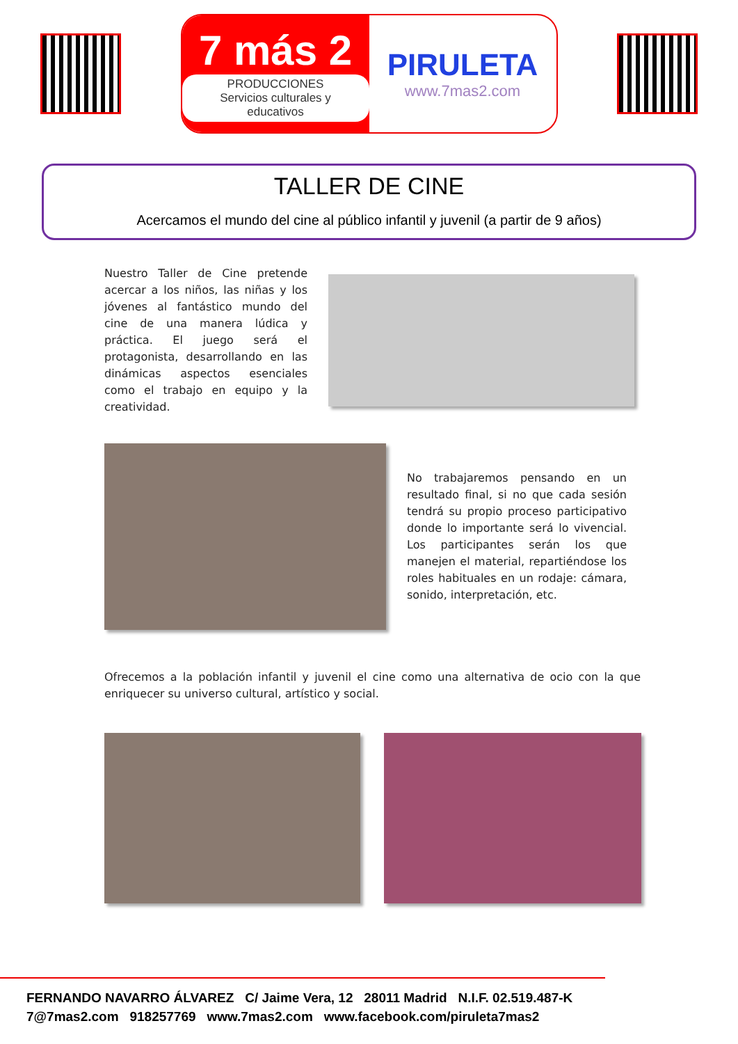7 más 2
PRODUCCIONES
Servicios culturales y educativos
PIRULETA
www.7mas2.com
TALLER DE CINE
Acercamos el mundo del cine al público infantil y juvenil (a partir de 9 años)
Nuestro Taller de Cine pretende acercar a los niños, las niñas y los jóvenes al fantástico mundo del cine de una manera lúdica y práctica. El juego será el protagonista, desarrollando en las dinámicas aspectos esenciales como el trabajo en equipo y la creatividad.
No trabajaremos pensando en un resultado final, si no que cada sesión tendrá su propio proceso participativo donde lo importante será lo vivencial. Los participantes serán los que manejen el material, repartiéndose los roles habituales en un rodaje: cámara, sonido, interpretación, etc.
Ofrecemos a la población infantil y juvenil el cine como una alternativa de ocio con la que enriquecer su universo cultural, artístico y social.
FERNANDO NAVARRO ÁLVAREZ C/ Jaime Vera, 12 28011 Madrid N.I.F. 02.519.487-K
7@7mas2.com 918257769 www.7mas2.com www.facebook.com/piruleta7mas2